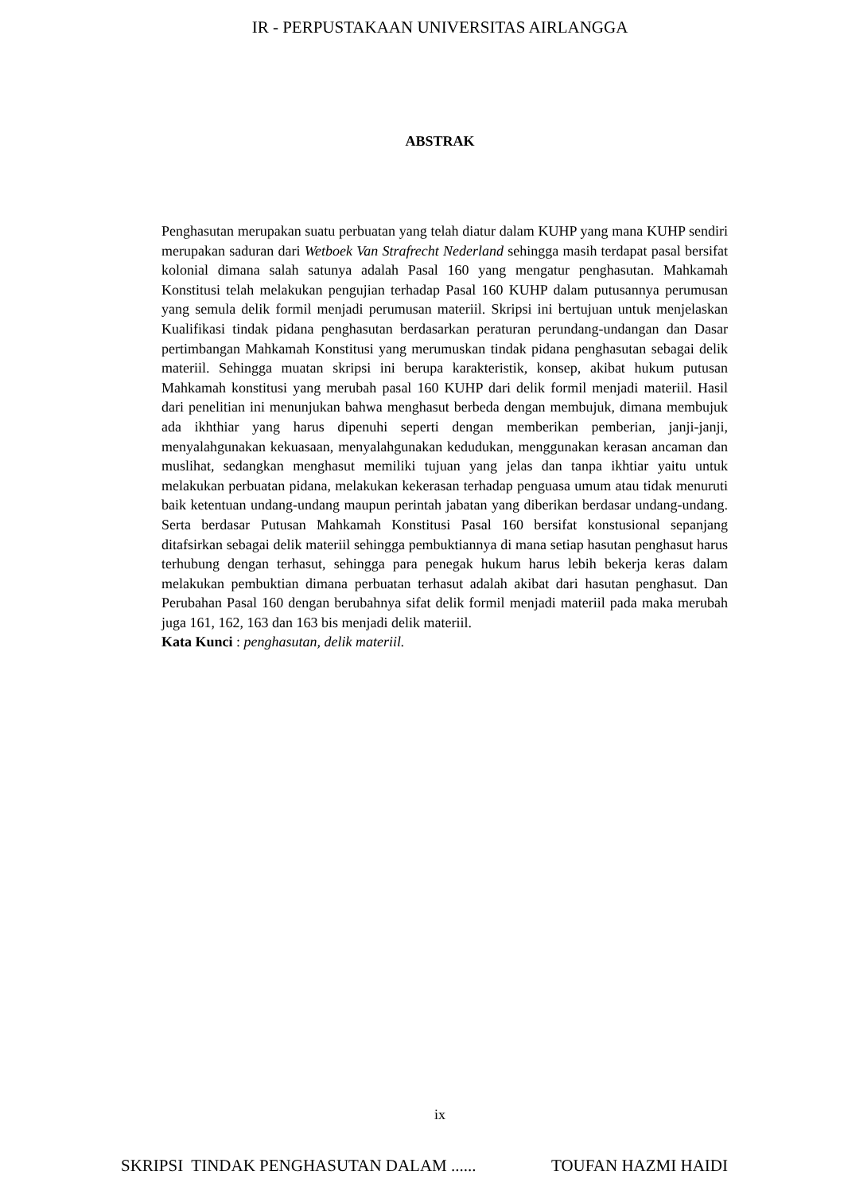IR - PERPUSTAKAAN UNIVERSITAS AIRLANGGA
ABSTRAK
Penghasutan merupakan suatu perbuatan yang telah diatur dalam KUHP yang mana KUHP sendiri merupakan saduran dari Wetboek Van Strafrecht Nederland sehingga masih terdapat pasal bersifat kolonial dimana salah satunya adalah Pasal 160 yang mengatur penghasutan. Mahkamah Konstitusi telah melakukan pengujian terhadap Pasal 160 KUHP dalam putusannya perumusan yang semula delik formil menjadi perumusan materiil. Skripsi ini bertujuan untuk menjelaskan Kualifikasi tindak pidana penghasutan berdasarkan peraturan perundang-undangan dan Dasar pertimbangan Mahkamah Konstitusi yang merumuskan tindak pidana penghasutan sebagai delik materiil. Sehingga muatan skripsi ini berupa karakteristik, konsep, akibat hukum putusan Mahkamah konstitusi yang merubah pasal 160 KUHP dari delik formil menjadi materiil. Hasil dari penelitian ini menunjukan bahwa menghasut berbeda dengan membujuk, dimana membujuk ada ikhthiar yang harus dipenuhi seperti dengan memberikan pemberian, janji-janji, menyalahgunakan kekuasaan, menyalahgunakan kedudukan, menggunakan kerasan ancaman dan muslihat, sedangkan menghasut memiliki tujuan yang jelas dan tanpa ikhtiar yaitu untuk melakukan perbuatan pidana, melakukan kekerasan terhadap penguasa umum atau tidak menuruti baik ketentuan undang-undang maupun perintah jabatan yang diberikan berdasar undang-undang. Serta berdasar Putusan Mahkamah Konstitusi Pasal 160 bersifat konstusional sepanjang ditafsirkan sebagai delik materiil sehingga pembuktiannya di mana setiap hasutan penghasut harus terhubung dengan terhasut, sehingga para penegak hukum harus lebih bekerja keras dalam melakukan pembuktian dimana perbuatan terhasut adalah akibat dari hasutan penghasut. Dan Perubahan Pasal 160 dengan berubahnya sifat delik formil menjadi materiil pada maka merubah juga 161, 162, 163 dan 163 bis menjadi delik materiil.
Kata Kunci : penghasutan, delik materiil.
ix
SKRIPSI TINDAK PENGHASUTAN DALAM ...... TOUFAN HAZMI HAIDI